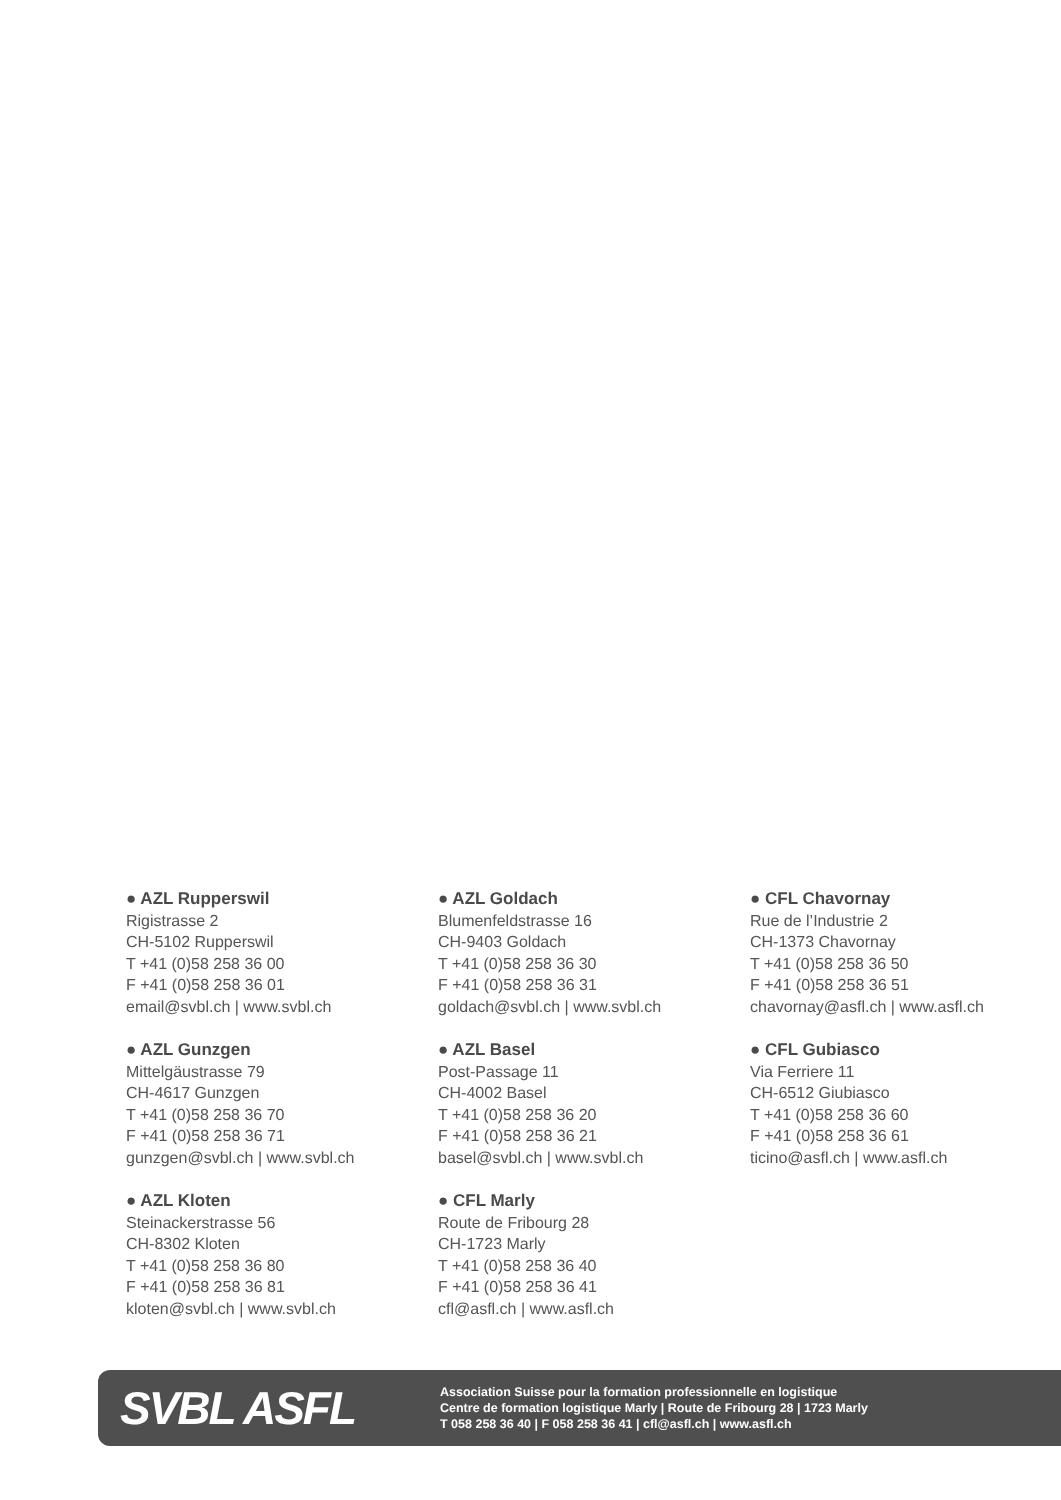● AZL Rupperswil
Rigistrasse 2
CH-5102 Rupperswil
T +41 (0)58 258 36 00
F +41 (0)58 258 36 01
email@svbl.ch | www.svbl.ch
● AZL Goldach
Blumenfeldstrasse 16
CH-9403 Goldach
T +41 (0)58 258 36 30
F +41 (0)58 258 36 31
goldach@svbl.ch | www.svbl.ch
● CFL Chavornay
Rue de l’Industrie 2
CH-1373 Chavornay
T +41 (0)58 258 36 50
F +41 (0)58 258 36 51
chavornay@asfl.ch | www.asfl.ch
● AZL Gunzgen
Mittelgäustrasse 79
CH-4617 Gunzgen
T +41 (0)58 258 36 70
F +41 (0)58 258 36 71
gunzgen@svbl.ch | www.svbl.ch
● AZL Basel
Post-Passage 11
CH-4002 Basel
T +41 (0)58 258 36 20
F +41 (0)58 258 36 21
basel@svbl.ch | www.svbl.ch
● CFL Gubiasco
Via Ferriere 11
CH-6512 Giubiasco
T +41 (0)58 258 36 60
F +41 (0)58 258 36 61
ticino@asfl.ch | www.asfl.ch
● AZL Kloten
Steinackerstrasse 56
CH-8302 Kloten
T +41 (0)58 258 36 80
F +41 (0)58 258 36 81
kloten@svbl.ch | www.svbl.ch
● CFL Marly
Route de Fribourg 28
CH-1723 Marly
T +41 (0)58 258 36 40
F +41 (0)58 258 36 41
cfl@asfl.ch | www.asfl.ch
SVBL ASFL
Association Suisse pour la formation professionnelle en logistique
Centre de formation logistique Marly | Route de Fribourg 28 | 1723 Marly
T 058 258 36 40 | F 058 258 36 41 | cfl@asfl.ch | www.asfl.ch